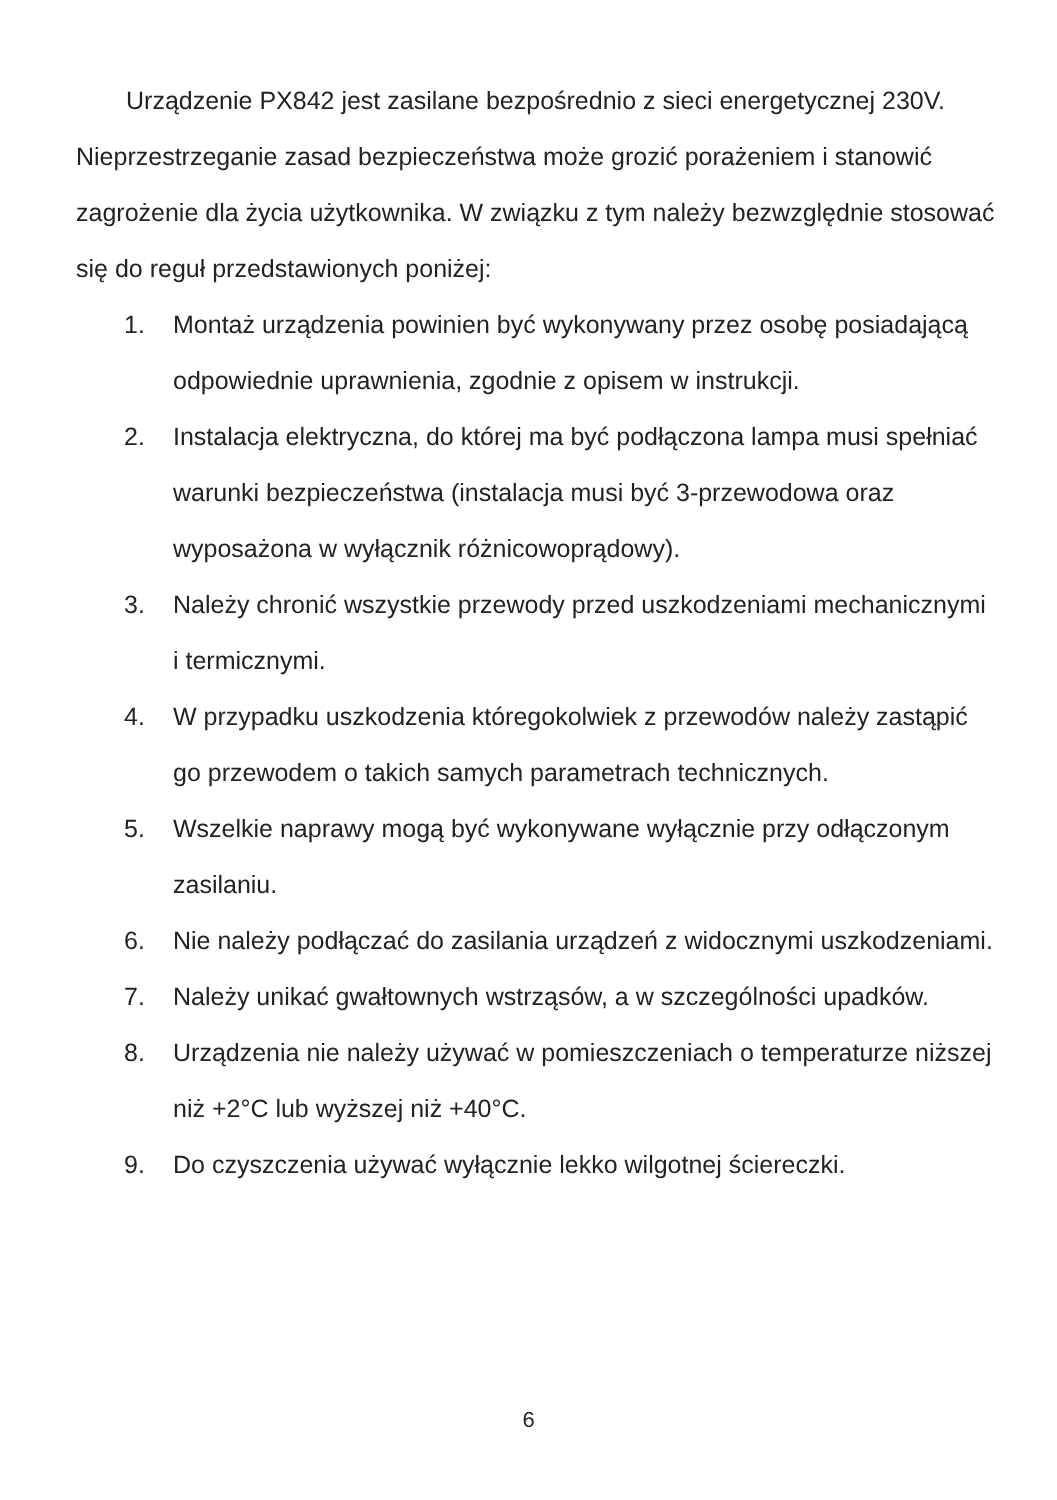Urządzenie PX842 jest zasilane bezpośrednio z sieci energetycznej 230V. Nieprzestrzeganie zasad bezpieczeństwa może grozić porażeniem i stanowić zagrożenie dla życia użytkownika. W związku z tym należy bezwzględnie stosować się do reguł przedstawionych poniżej:
1. Montaż urządzenia powinien być wykonywany przez osobę posiadającą odpowiednie uprawnienia, zgodnie z opisem w instrukcji.
2. Instalacja elektryczna, do której ma być podłączona lampa musi spełniać warunki bezpieczeństwa (instalacja musi być 3-przewodowa oraz wyposażona w wyłącznik różnicowoprądowy).
3. Należy chronić wszystkie przewody przed uszkodzeniami mechanicznymi i termicznymi.
4. W przypadku uszkodzenia któregokolwiek z przewodów należy zastąpić go przewodem o takich samych parametrach technicznych.
5. Wszelkie naprawy mogą być wykonywane wyłącznie przy odłączonym zasilaniu.
6. Nie należy podłączać do zasilania urządzeń z widocznymi uszkodzeniami.
7. Należy unikać gwałtownych wstrząsów, a w szczególności upadków.
8. Urządzenia nie należy używać w pomieszczeniach o temperaturze niższej niż +2°C lub wyższej niż +40°C.
9. Do czyszczenia używać wyłącznie lekko wilgotnej ściereczki.
6